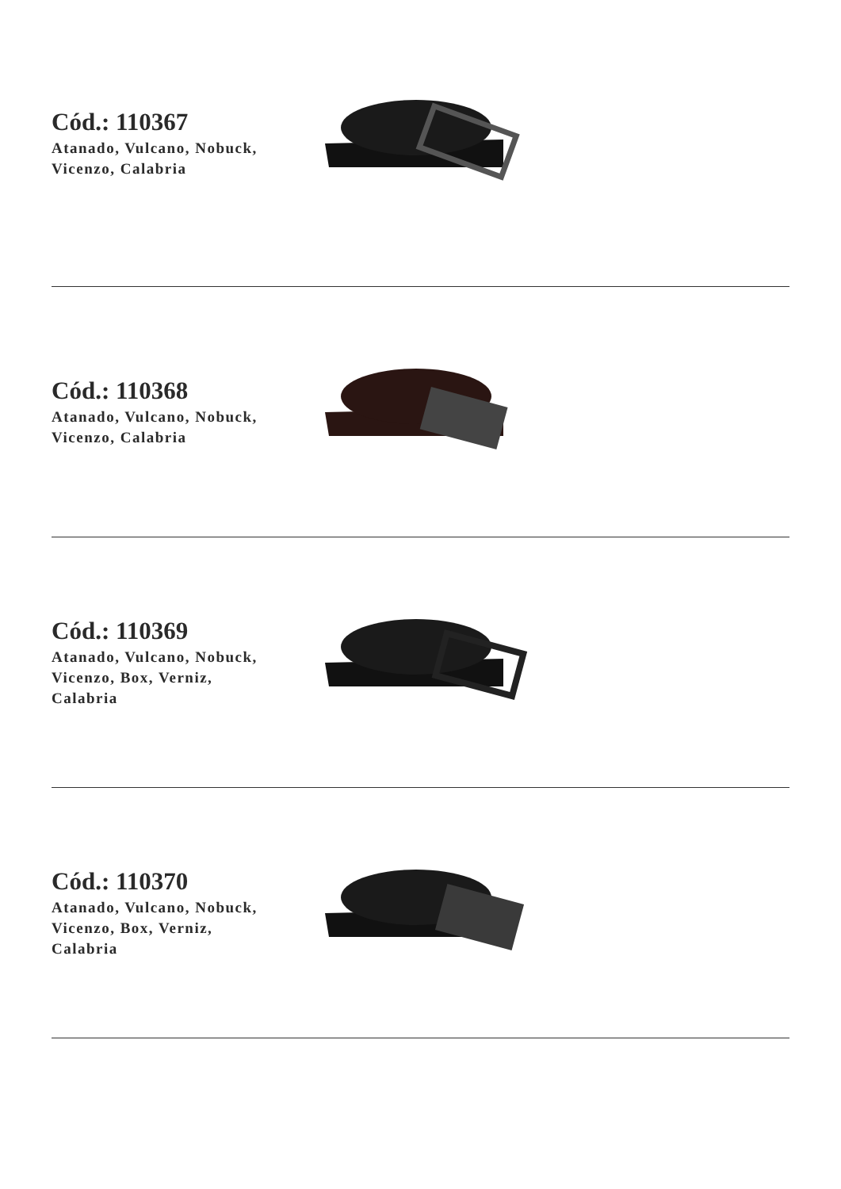Cód.: 110367
Atanado, Vulcano, Nobuck,
Vicenzo, Calabria
Cód.: 110368
Atanado, Vulcano, Nobuck,
Vicenzo, Calabria
Cód.: 110369
Atanado, Vulcano, Nobuck,
Vicenzo, Box, Verniz,
Calabria
Cód.: 110370
Atanado, Vulcano, Nobuck,
Vicenzo, Box, Verniz,
Calabria